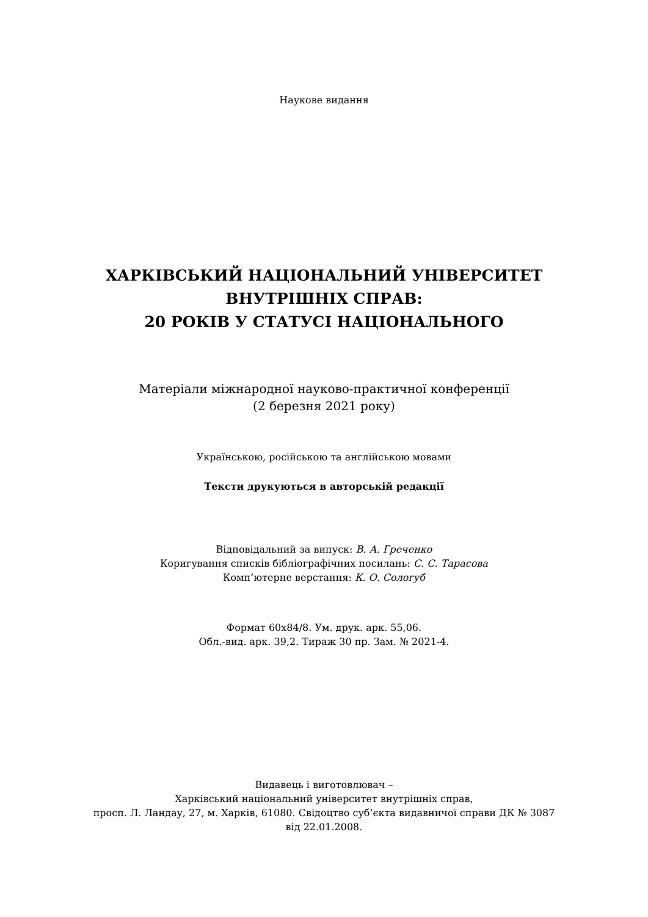Наукове видання
ХАРКІВСЬКИЙ НАЦІОНАЛЬНИЙ УНІВЕРСИТЕТ
ВНУТРІШНІХ СПРАВ:
20 РОКІВ У СТАТУСІ НАЦІОНАЛЬНОГО
Матеріали міжнародної науково-практичної конференції
(2 березня 2021 року)
Українською, російською та англійською мовами
Тексти друкуються в авторській редакції
Відповідальний за випуск: В. А. Греченко
Коригування списків бібліографічних посилань: С. С. Тарасова
Комп’ютерне верстання: К. О. Сологуб
Формат 60х84/8. Ум. друк. арк. 55,06.
Обл.-вид. арк. 39,2. Тираж 30 пр. Зам. № 2021-4.
Видавець і виготовлювач –
Харківський національний університет внутрішніх справ,
просп. Л. Ландау, 27, м. Харків, 61080. Свідоцтво суб’єкта видавничої справи ДК № 3087
від 22.01.2008.